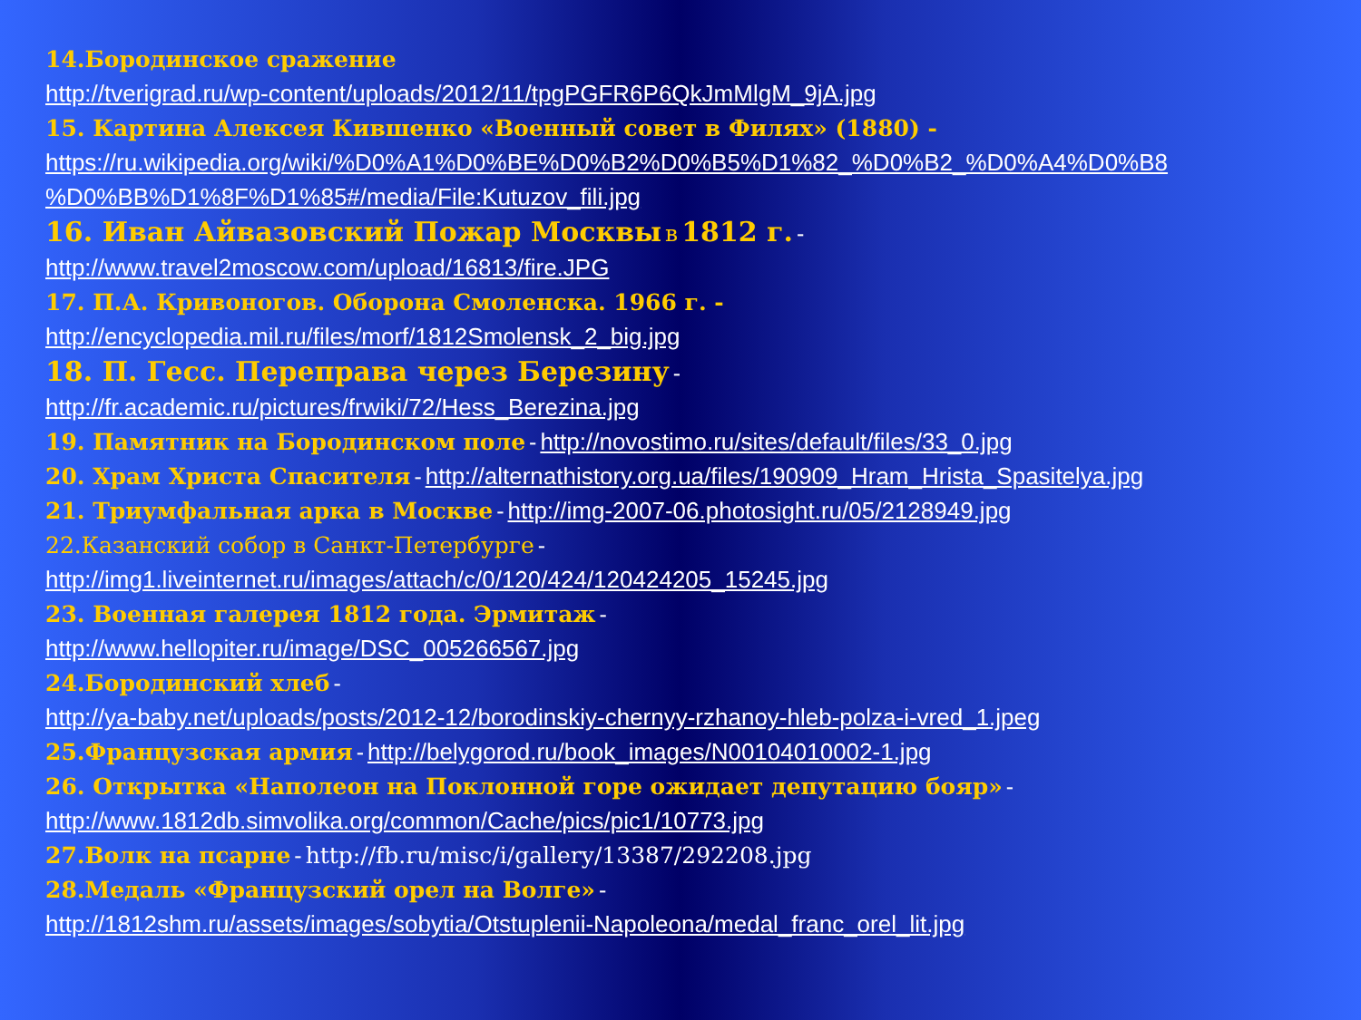14.Бородинское сражение
http://tverigrad.ru/wp-content/uploads/2012/11/tpgPGFR6P6QkJmMlgM_9jA.jpg
15. Картина Алексея Кившенко «Военный совет в Филях» (1880) -
https://ru.wikipedia.org/wiki/%D0%A1%D0%BE%D0%B2%D0%B5%D1%82_%D0%B2_%D0%A4%D0%B8 %D0%BB%D1%8F%D1%85#/media/File:Kutuzov_fili.jpg
16. Иван Айвазовский Пожар Москвы в 1812 г. -
http://www.travel2moscow.com/upload/16813/fire.JPG
17. П.А. Кривоногов. Оборона Смоленска. 1966 г. -
http://encyclopedia.mil.ru/files/morf/1812Smolensk_2_big.jpg
18. П. Гесс. Переправа через Березину -
http://fr.academic.ru/pictures/frwiki/72/Hess_Berezina.jpg
19. Памятник на Бородинском поле - http://novostimo.ru/sites/default/files/33_0.jpg
20. Храм Христа Спасителя - http://alternathistory.org.ua/files/190909_Hram_Hrista_Spasitelya.jpg
21. Триумфальная арка в Москве - http://img-2007-06.photosight.ru/05/2128949.jpg
22.Казанский собор в Санкт-Петербурге -
http://img1.liveinternet.ru/images/attach/c/0/120/424/120424205_15245.jpg
23. Военная галерея 1812 года. Эрмитаж -
http://www.hellopiter.ru/image/DSC_005266567.jpg
24.Бородинский хлеб -
http://ya-baby.net/uploads/posts/2012-12/borodinskiy-chernyy-rzhanoy-hleb-polza-i-vred_1.jpeg
25.Французская армия - http://belygorod.ru/book_images/N00104010002-1.jpg
26. Открытка «Наполеон на Поклонной горе ожидает депутацию бояр» -
http://www.1812db.simvolika.org/common/Cache/pics/pic1/10773.jpg
27.Волк на псарне - http://fb.ru/misc/i/gallery/13387/292208.jpg
28.Медаль «Французский орел на Волге» -
http://1812shm.ru/assets/images/sobytia/Otstuplenii-Napoleona/medal_franc_orel_lit.jpg